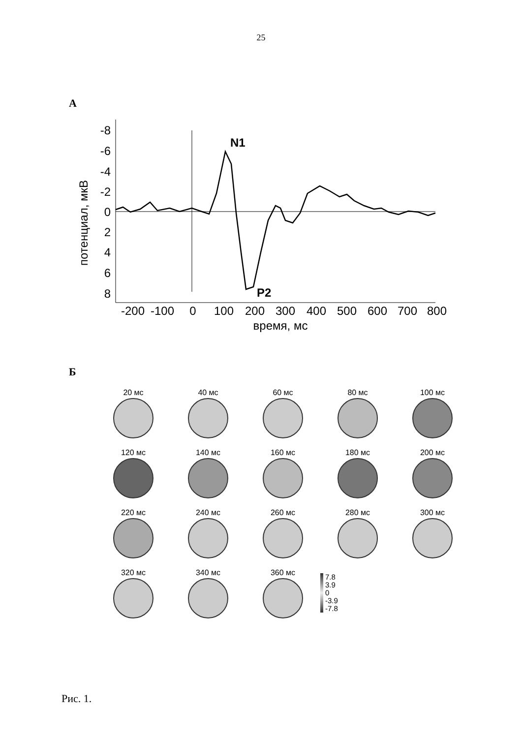25
А
-8
-6
-4
-2
0
2
4
6
8
потенциал, мкВ
-200
-100
0
100
200
300
400
500
600
700
800
время, мс
N1
P2
Б
20 мс
40 мс
60 мс
80 мс
100 мс
120 мс
140 мс
160 мс
180 мс
200 мс
220 мс
240 мс
260 мс
280 мс
300 мс
320 мс
340 мс
360 мс
7.8
3.9
0
-3.9
-7.8
Рис. 1.